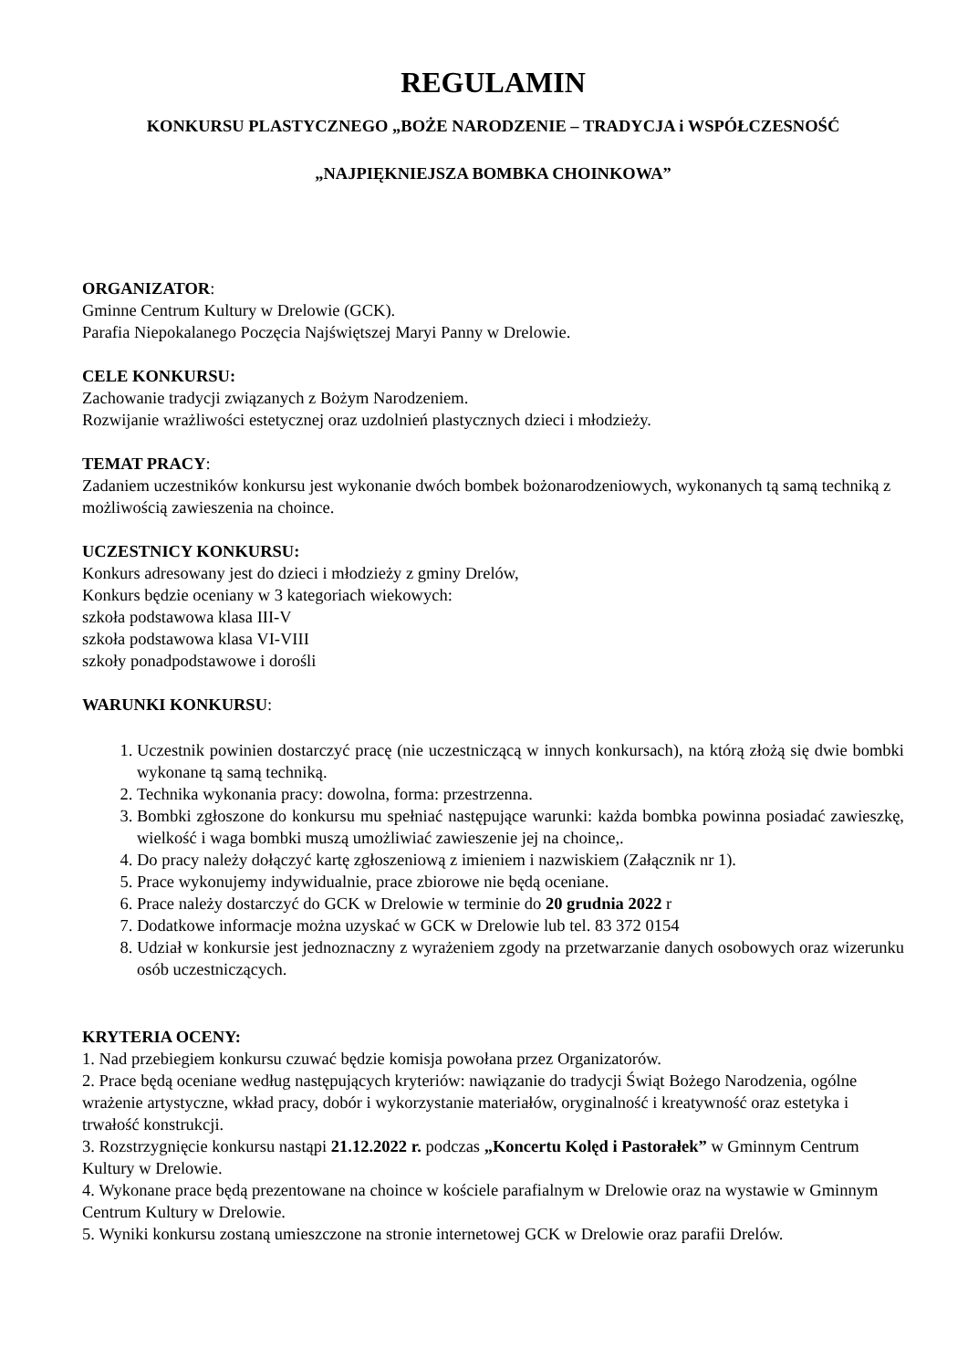REGULAMIN
KONKURSU PLASTYCZNEGO „BOŻE NARODZENIE – TRADYCJA i WSPÓŁCZESNOŚĆ
„NAJPIĘKNIEJSZA BOMBKA CHOINKOWA”
ORGANIZATOR:
Gminne Centrum Kultury w Drelowie (GCK).
Parafia Niepokalanego Poczęcia Najświętszej Maryi Panny w Drelowie.
CELE KONKURSU:
Zachowanie tradycji związanych z Bożym Narodzeniem.
Rozwijanie wrażliwości estetycznej oraz uzdolnień plastycznych dzieci i młodzieży.
TEMAT PRACY:
Zadaniem uczestników konkursu jest wykonanie dwóch bombek bożonarodzeniowych, wykonanych tą samą techniką z możliwością zawieszenia na choince.
UCZESTNICY KONKURSU:
Konkurs adresowany jest do dzieci i młodzieży z gminy Drelów,
Konkurs będzie oceniany w 3 kategoriach wiekowych:
szkoła podstawowa klasa III-V
szkoła podstawowa klasa VI-VIII
szkoły ponadpodstawowe i dorośli
WARUNKI KONKURSU:
1. Uczestnik powinien dostarczyć pracę (nie uczestniczącą w innych konkursach), na którą złożą się dwie bombki wykonane tą samą techniką.
2. Technika wykonania pracy: dowolna, forma: przestrzenna.
3. Bombki zgłoszone do konkursu mu spełniać następujące warunki: każda bombka powinna posiadać zawieszkę, wielkość i waga bombki muszą umożliwiać zawieszenie jej na choince,.
4. Do pracy należy dołączyć kartę zgłoszeniową z imieniem i nazwiskiem (Załącznik nr 1).
5. Prace wykonujemy indywidualnie, prace zbiorowe nie będą oceniane.
6. Prace należy dostarczyć do GCK w Drelowie w terminie do 20 grudnia 2022 r
7. Dodatkowe informacje można uzyskać w GCK w Drelowie lub tel. 83 372 0154
8. Udział w konkursie jest jednoznaczny z wyrażeniem zgody na przetwarzanie danych osobowych oraz wizerunku osób uczestniczących.
KRYTERIA OCENY:
1. Nad przebiegiem konkursu czuwać będzie komisja powołana przez Organizatorów.
2. Prace będą oceniane według następujących kryteriów: nawiązanie do tradycji Świąt Bożego Narodzenia, ogólne wrażenie artystyczne, wkład pracy, dobór i wykorzystanie materiałów, oryginalność i kreatywność oraz estetyka i trwałość konstrukcji.
3. Rozstrzygnięcie konkursu nastąpi 21.12.2022 r. podczas „Koncertu Kolęd i Pastorałek” w Gminnym Centrum Kultury w Drelowie.
4. Wykonane prace będą prezentowane na choince w kościele parafialnym w Drelowie oraz na wystawie w Gminnym Centrum Kultury w Drelowie.
5. Wyniki konkursu zostaną umieszczone na stronie internetowej GCK w Drelowie oraz parafii Drelów.